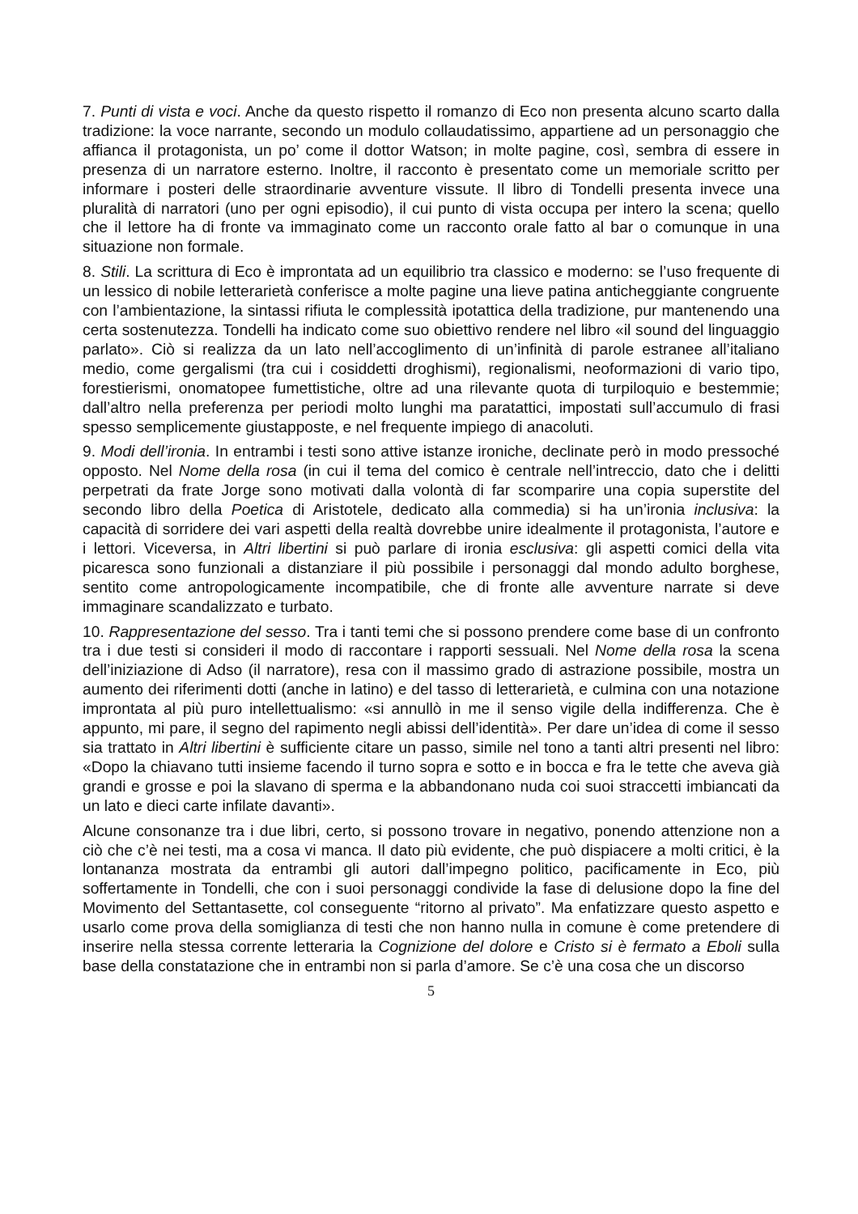7. Punti di vista e voci. Anche da questo rispetto il romanzo di Eco non presenta alcuno scarto dalla tradizione: la voce narrante, secondo un modulo collaudatissimo, appartiene ad un personaggio che affianca il protagonista, un po’ come il dottor Watson; in molte pagine, così, sembra di essere in presenza di un narratore esterno. Inoltre, il racconto è presentato come un memoriale scritto per informare i posteri delle straordinarie avventure vissute. Il libro di Tondelli presenta invece una pluralità di narratori (uno per ogni episodio), il cui punto di vista occupa per intero la scena; quello che il lettore ha di fronte va immaginato come un racconto orale fatto al bar o comunque in una situazione non formale.
8. Stili. La scrittura di Eco è improntata ad un equilibrio tra classico e moderno: se l’uso frequente di un lessico di nobile letterarietà conferisce a molte pagine una lieve patina anticheggiante congruente con l’ambientazione, la sintassi rifiuta le complessità ipotattica della tradizione, pur mantenendo una certa sostenutezza. Tondelli ha indicato come suo obiettivo rendere nel libro «il sound del linguaggio parlato». Ciò si realizza da un lato nell’accoglimento di un’infinità di parole estranee all’italiano medio, come gergalismi (tra cui i cosiddetti droghismi), regionalismi, neoformazioni di vario tipo, forestierismi, onomatopee fumettistiche, oltre ad una rilevante quota di turpiloquio e bestemmie; dall’altro nella preferenza per periodi molto lunghi ma paratattici, impostati sull’accumulo di frasi spesso semplicemente giustapposte, e nel frequente impiego di anacoluti.
9. Modi dell’ironia. In entrambi i testi sono attive istanze ironiche, declinate però in modo pressoché opposto. Nel Nome della rosa (in cui il tema del comico è centrale nell’intreccio, dato che i delitti perpetrati da frate Jorge sono motivati dalla volontà di far scomparire una copia superstite del secondo libro della Poetica di Aristotele, dedicato alla commedia) si ha un’ironia inclusiva: la capacità di sorridere dei vari aspetti della realtà dovrebbe unire idealmente il protagonista, l’autore e i lettori. Viceversa, in Altri libertini si può parlare di ironia esclusiva: gli aspetti comici della vita picaresca sono funzionali a distanziare il più possibile i personaggi dal mondo adulto borghese, sentito come antropologicamente incompatibile, che di fronte alle avventure narrate si deve immaginare scandalizzato e turbato.
10. Rappresentazione del sesso. Tra i tanti temi che si possono prendere come base di un confronto tra i due testi si consideri il modo di raccontare i rapporti sessuali. Nel Nome della rosa la scena dell’iniziazione di Adso (il narratore), resa con il massimo grado di astrazione possibile, mostra un aumento dei riferimenti dotti (anche in latino) e del tasso di letterarietà, e culmina con una notazione improntata al più puro intellettualismo: «si annullò in me il senso vigile della indifferenza. Che è appunto, mi pare, il segno del rapimento negli abissi dell’identità». Per dare un’idea di come il sesso sia trattato in Altri libertini è sufficiente citare un passo, simile nel tono a tanti altri presenti nel libro: «Dopo la chiavano tutti insieme facendo il turno sopra e sotto e in bocca e fra le tette che aveva già grandi e grosse e poi la slavano di sperma e la abbandonano nuda coi suoi straccetti imbiancati da un lato e dieci carte infilate davanti».
Alcune consonanze tra i due libri, certo, si possono trovare in negativo, ponendo attenzione non a ciò che c’è nei testi, ma a cosa vi manca. Il dato più evidente, che può dispiacere a molti critici, è la lontananza mostrata da entrambi gli autori dall’impegno politico, pacificamente in Eco, più soffertamente in Tondelli, che con i suoi personaggi condivide la fase di delusione dopo la fine del Movimento del Settantasette, col conseguente “ritorno al privato”. Ma enfatizzare questo aspetto e usarlo come prova della somiglianza di testi che non hanno nulla in comune è come pretendere di inserire nella stessa corrente letteraria la Cognizione del dolore e Cristo si è fermato a Eboli sulla base della constatazione che in entrambi non si parla d’amore. Se c’è una cosa che un discorso
5